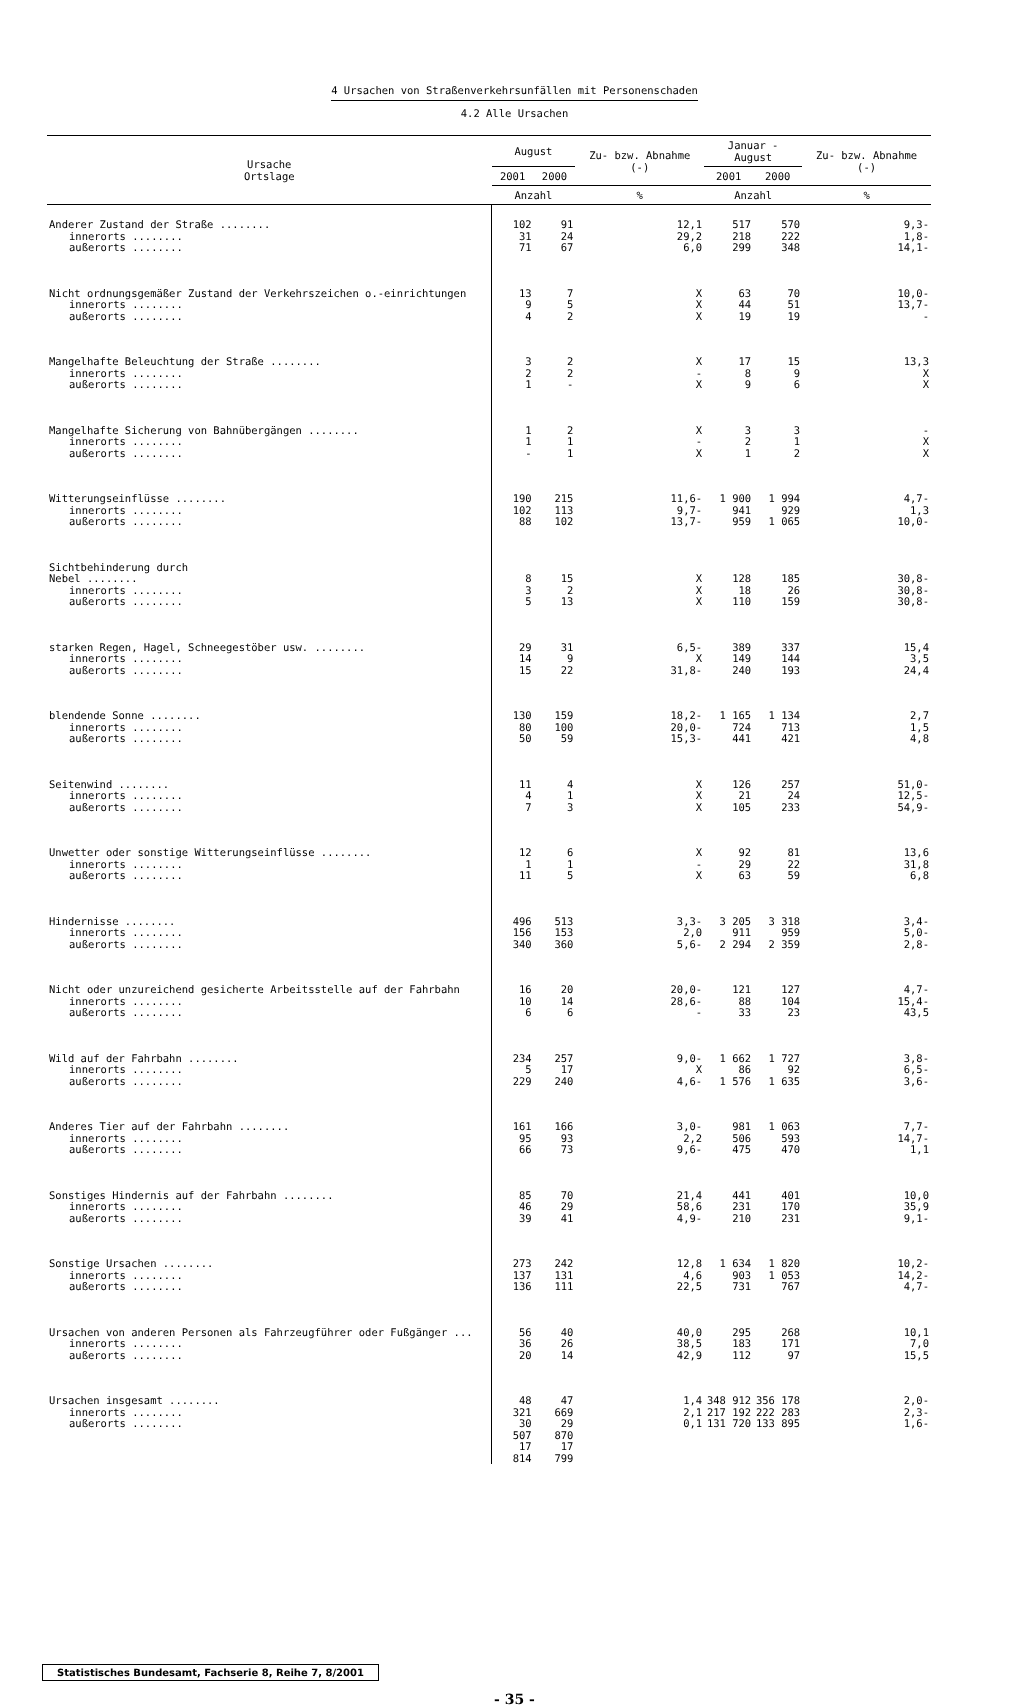4 Ursachen von Straßenverkehrsunfällen mit Personenschaden
4.2 Alle Ursachen
| Ursache Ortslage | August | | Zu- bzw. Abnahme (-) | Januar - August | | Zu- bzw. Abnahme (-) |
| --- | --- | --- | --- | --- | --- | --- |
| | 2001 | 2000 | | 2001 | 2000 | |
| | Anzahl | | % | Anzahl | | % |
| Anderer Zustand der Straße ........ innerorts ........ außerorts ........ | 102 31 71 | 91 24 67 | 12,1 29,2 6,0 | 517 218 299 | 570 222 348 | 9,3- 1,8- 14,1- |
| Nicht ordnungsgemäßer Zustand der Verkehrszeichen o.-einrichtungen innerorts ........ außerorts ........ | 13 9 4 | 7 5 2 | X X X | 63 44 19 | 70 51 19 | 10,0- 13,7- - |
| Mangelhafte Beleuchtung der Straße ........ innerorts ........ außerorts ........ | 3 2 1 | 2 2 - | X - X | 17 8 9 | 15 9 6 | 13,3 X X |
| Mangelhafte Sicherung von Bahnübergängen ........ innerorts ........ außerorts ........ | 1 1 - | 2 1 1 | X - X | 3 2 1 | 3 1 2 | - X X |
| Witterungseinflüsse ........ innerorts ........ außerorts ........ | 190 102 88 | 215 113 102 | 11,6- 9,7- 13,7- | 1 900 941 959 | 1 994 929 1 065 | 4,7- 1,3 10,0- |
| Sichtbehinderung durch Nebel ........ innerorts ........ außerorts ........ | 8 3 5 | 15 2 13 | X X X | 128 18 110 | 185 26 159 | 30,8- 30,8- 30,8- |
| starken Regen, Hagel, Schneegestöber usw. ........ innerorts ........ außerorts ........ | 29 14 15 | 31 9 22 | 6,5- X 31,8- | 389 149 240 | 337 144 193 | 15,4 3,5 24,4 |
| blendende Sonne ........ innerorts ........ außerorts ........ | 130 80 50 | 159 100 59 | 18,2- 20,0- 15,3- | 1 165 724 441 | 1 134 713 421 | 2,7 1,5 4,8 |
| Seitenwind ........ innerorts ........ außerorts ........ | 11 4 7 | 4 1 3 | X X X | 126 21 105 | 257 24 233 | 51,0- 12,5- 54,9- |
| Unwetter oder sonstige Witterungseinflüsse ........ innerorts ........ außerorts ........ | 12 1 11 | 6 1 5 | X - X | 92 29 63 | 81 22 59 | 13,6 31,8 6,8 |
| Hindernisse ........ innerorts ........ außerorts ........ | 496 156 340 | 513 153 360 | 3,3- 2,0 5,6- | 3 205 911 2 294 | 3 318 959 2 359 | 3,4- 5,0- 2,8- |
| Nicht oder unzureichend gesicherte Arbeitsstelle auf der Fahrbahn innerorts ........ außerorts ........ | 16 10 6 | 20 14 6 | 20,0- 28,6- - | 121 88 33 | 127 104 23 | 4,7- 15,4- 43,5 |
| Wild auf der Fahrbahn ........ innerorts ........ außerorts ........ | 234 5 229 | 257 17 240 | 9,0- X 4,6- | 1 662 86 1 576 | 1 727 92 1 635 | 3,8- 6,5- 3,6- |
| Anderes Tier auf der Fahrbahn ........ innerorts ........ außerorts ........ | 161 95 66 | 166 93 73 | 3,0- 2,2 9,6- | 981 506 475 | 1 063 593 470 | 7,7- 14,7- 1,1 |
| Sonstiges Hindernis auf der Fahrbahn ........ innerorts ........ außerorts ........ | 85 46 39 | 70 29 41 | 21,4 58,6 4,9- | 441 231 210 | 401 170 231 | 10,0 35,9 9,1- |
| Sonstige Ursachen ........ innerorts ........ außerorts ........ | 273 137 136 | 242 131 111 | 12,8 4,6 22,5 | 1 634 903 731 | 1 820 1 053 767 | 10,2- 14,2- 4,7- |
| Ursachen von anderen Personen als Fahrzeugführer oder Fußgänger ... innerorts ........ außerorts ........ | 56 36 20 | 40 26 14 | 40,0 38,5 42,9 | 295 183 112 | 268 171 97 | 10,1 7,0 15,5 |
| Ursachen insgesamt ........ innerorts ........ außerorts ........ | 48 321 30 507 17 814 | 47 669 29 870 17 799 | 1,4 2,1 0,1 | 348 912 217 192 131 720 | 356 178 222 283 133 895 | 2,0- 2,3- 1,6- |
Statistisches Bundesamt, Fachserie 8, Reihe 7, 8/2001
- 35 -